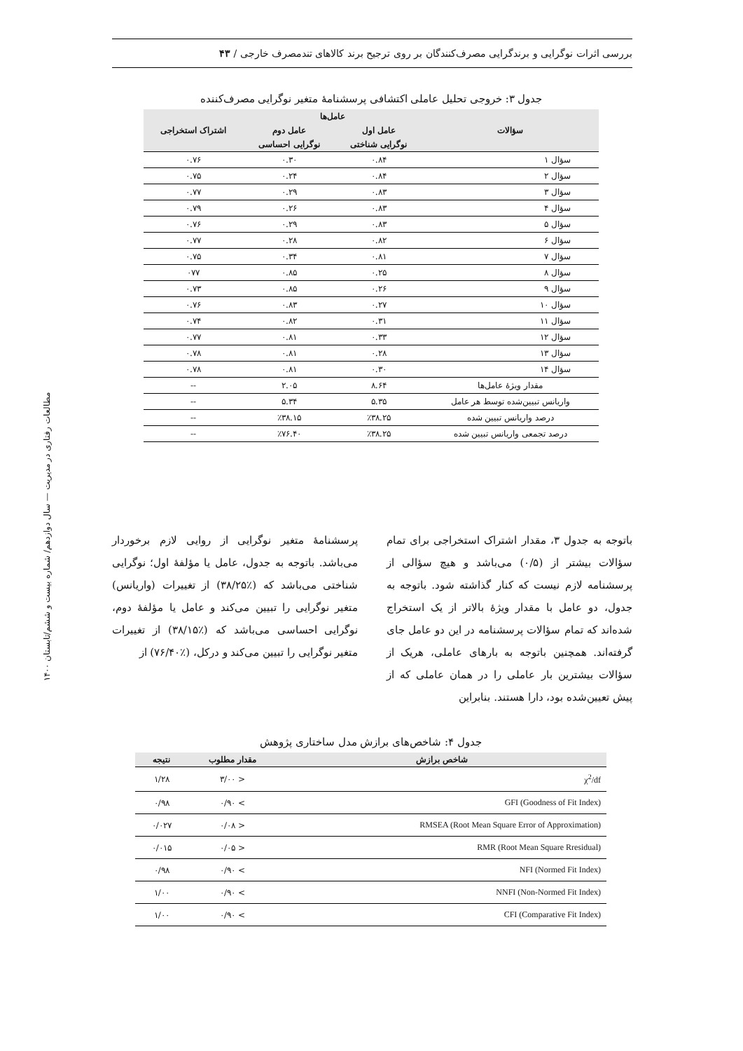بررسی اثرات نوگرایی و برندگرایی مصرف‌کنندگان بر روی ترجیح برند کالاهای تندمصرف خارجی / ۴۳
مطالعات رفتاری در مدیریت — سال دوازدهم/ شماره بیست و ششم/تابستان ۱۴۰۰
جدول ۳: خروجی تحلیل عاملی اکتشافی پرسشنامهٔ متغیر نوگرایی مصرف‌کننده
| سؤالات | عامل‌ها | | اشتراک استخراجی |
| --- | --- | --- | --- |
| | عامل اول | عامل دوم | |
| | نوگرایی شناختی | نوگرایی احساسی | |
| سؤال ۱ | ۰.۸۴ | ۰.۳۰ | ۰.۷۶ |
| سؤال ۲ | ۰.۸۴ | ۰.۲۴ | ۰.۷۵ |
| سؤال ۳ | ۰.۸۳ | ۰.۲۹ | ۰.۷۷ |
| سؤال ۴ | ۰.۸۳ | ۰.۲۶ | ۰.۷۹ |
| سؤال ۵ | ۰.۸۳ | ۰.۲۹ | ۰.۷۶ |
| سؤال ۶ | ۰.۸۲ | ۰.۲۸ | ۰.۷۷ |
| سؤال ۷ | ۰.۸۱ | ۰.۳۴ | ۰.۷۵ |
| سؤال ۸ | ۰.۲۵ | ۰.۸۵ | ۰۷۷ |
| سؤال ۹ | ۰.۲۶ | ۰.۸۵ | ۰.۷۳ |
| سؤال ۱۰ | ۰.۲۷ | ۰.۸۳ | ۰.۷۶ |
| سؤال ۱۱ | ۰.۳۱ | ۰.۸۲ | ۰.۷۴ |
| سؤال ۱۲ | ۰.۳۳ | ۰.۸۱ | ۰.۷۷ |
| سؤال ۱۳ | ۰.۲۸ | ۰.۸۱ | ۰.۷۸ |
| سؤال ۱۴ | ۰.۳۰ | ۰.۸۱ | ۰.۷۸ |
| مقدار ویژهٔ عامل‌ها | ۸.۶۴ | ۲.۰۵ | -- |
| واریانس تبیین‌شده توسط هر عامل | ۵.۳۵ | ۵.۳۴ | -- |
| درصد واریانس تبیین شده | ٪۳۸.۲۵ | ٪۳۸.۱۵ | -- |
| درصد تجمعی واریانس تبیین شده | ٪۳۸.۲۵ | ٪۷۶.۴۰ | -- |
باتوجه به جدول ۳، مقدار اشتراک استخراجی برای تمام سؤالات بیشتر از (۰/۵) می‌باشد و هیچ سؤالی از پرسشنامه لازم نیست که کنار گذاشته شود. باتوجه به جدول، دو عامل با مقدار ویژهٔ بالاتر از یک استخراج شده‌اند که تمام سؤالات پرسشنامه در این دو عامل جای گرفته‌اند. همچنین باتوجه به بارهای عاملی، هریک از سؤالات بیشترین بار عاملی را در همان عاملی که از پیش تعیین‌شده بود، دارا هستند. بنابراین
پرسشنامهٔ متغیر نوگرایی از روایی لازم برخوردار می‌باشد. باتوجه به جدول، عامل یا مؤلفهٔ اول؛ نوگرایی شناختی می‌باشد که (٪۳۸/۲۵) از تغییرات (واریانس) متغیر نوگرایی را تبیین می‌کند و عامل یا مؤلفهٔ دوم، نوگرایی احساسی می‌باشد که (٪۳۸/۱۵) از تغییرات متغیر نوگرایی را تبیین می‌کند و درکل، (٪۷۶/۴۰) از
جدول ۴: شاخص‌های برازش مدل ساختاری پژوهش
| شاخص برازش | مقدار مطلوب | نتیجه |
| --- | --- | --- |
| χ<sup>2</sup>/df | < ۳/۰۰ | ۱/۲۸ |
| GFI (Goodness of Fit Index) | > ۰/۹۰ | ۰/۹۸ |
| RMSEA (Root Mean Square Error of Approximation) | < ۰/۰۸ | ۰/۰۲۷ |
| RMR (Root Mean Square Rresidual) | < ۰/۰۵ | ۰/۰۱۵ |
| NFI (Normed Fit Index) | > ۰/۹۰ | ۰/۹۸ |
| NNFI (Non-Normed Fit Index) | > ۰/۹۰ | ۱/۰۰ |
| CFI (Comparative Fit Index) | > ۰/۹۰ | ۱/۰۰ |